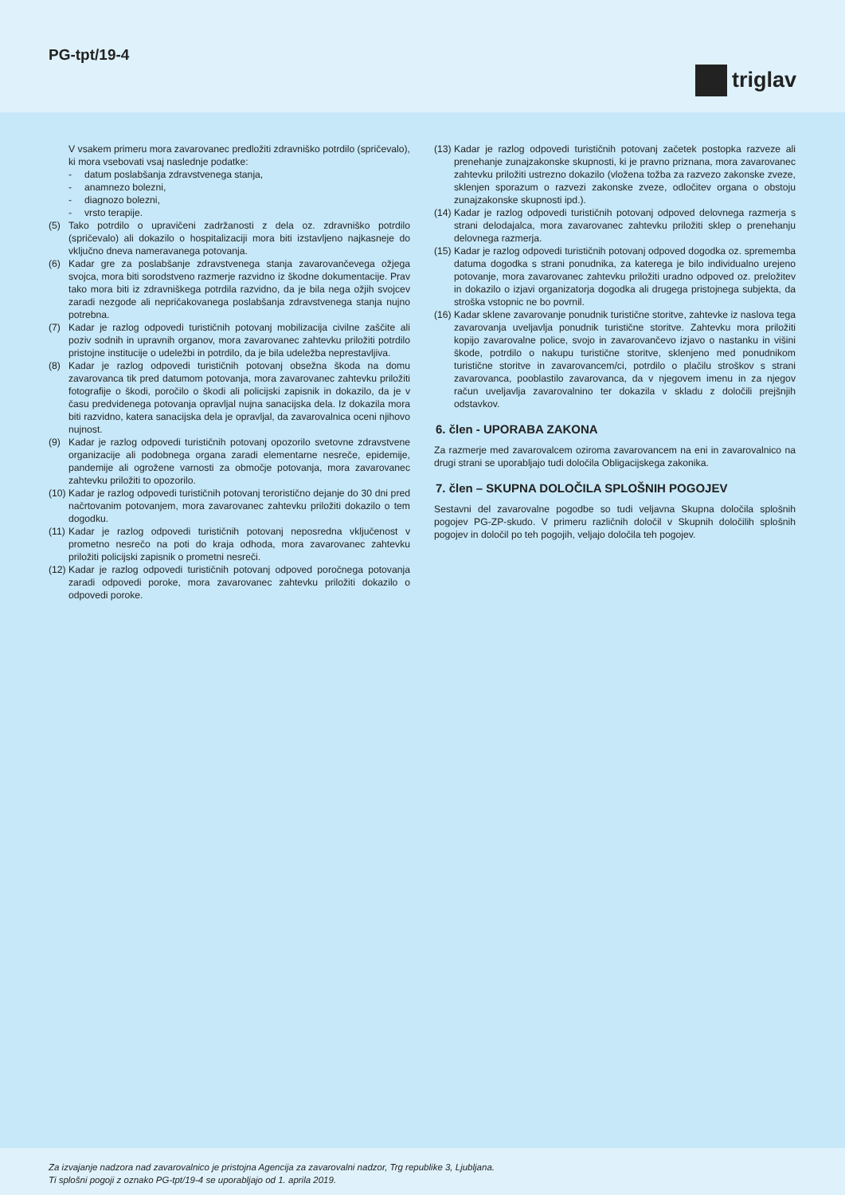PG-tpt/19-4
triglav
V vsakem primeru mora zavarovanec predložiti zdravniško potrdilo (spričevalo), ki mora vsebovati vsaj naslednje podatke:
- datum poslabšanja zdravstvenega stanja,
- anamnezo bolezni,
- diagnozo bolezni,
- vrsto terapije.
(5) Tako potrdilo o upravičeni zadržanosti z dela oz. zdravniško potrdilo (spričevalo) ali dokazilo o hospitalizaciji mora biti izstavljeno najkasneje do vključno dneva nameravanega potovanja.
(6) Kadar gre za poslabšanje zdravstvenega stanja zavarovančevega ožjega svojca, mora biti sorodstveno razmerje razvidno iz škodne dokumentacije. Prav tako mora biti iz zdravniškega potrdila razvidno, da je bila nega ožjih svojcev zaradi nezgode ali nepričakovanega poslabšanja zdravstvenega stanja nujno potrebna.
(7) Kadar je razlog odpovedi turističnih potovanj mobilizacija civilne zaščite ali poziv sodnih in upravnih organov, mora zavarovanec zahtevku priložiti potrdilo pristojne institucije o udeležbi in potrdilo, da je bila udeležba neprestavljiva.
(8) Kadar je razlog odpovedi turističnih potovanj obsežna škoda na domu zavarovanca tik pred datumom potovanja, mora zavarovanec zahtevku priložiti fotografije o škodi, poročilo o škodi ali policijski zapisnik in dokazilo, da je v času predvidenega potovanja opravljal nujna sanacijska dela. Iz dokazila mora biti razvidno, katera sanacijska dela je opravljal, da zavarovalnica oceni njihovo nujnost.
(9) Kadar je razlog odpovedi turističnih potovanj opozorilo svetovne zdravstvene organizacije ali podobnega organa zaradi elementarne nesreče, epidemije, pandemije ali ogrožene varnosti za območje potovanja, mora zavarovanec zahtevku priložiti to opozorilo.
(10) Kadar je razlog odpovedi turističnih potovanj teroristično dejanje do 30 dni pred načrtovanim potovanjem, mora zavarovanec zahtevku priložiti dokazilo o tem dogodku.
(11) Kadar je razlog odpovedi turističnih potovanj neposredna vključenost v prometno nesrečo na poti do kraja odhoda, mora zavarovanec zahtevku priložiti policijski zapisnik o prometni nesreči.
(12) Kadar je razlog odpovedi turističnih potovanj odpoved poročnega potovanja zaradi odpovedi poroke, mora zavarovanec zahtevku priložiti dokazilo o odpovedi poroke.
(13) Kadar je razlog odpovedi turističnih potovanj začetek postopka razveze ali prenehanje zunajzakonske skupnosti, ki je pravno priznana, mora zavarovanec zahtevku priložiti ustrezno dokazilo (vložena tožba za razvezo zakonske zveze, sklenjen sporazum o razvezi zakonske zveze, odločitev organa o obstoju zunajzakonske skupnosti ipd.).
(14) Kadar je razlog odpovedi turističnih potovanj odpoved delovnega razmerja s strani delodajalca, mora zavarovanec zahtevku priložiti sklep o prenehanju delovnega razmerja.
(15) Kadar je razlog odpovedi turističnih potovanj odpoved dogodka oz. sprememba datuma dogodka s strani ponudnika, za katerega je bilo individualno urejeno potovanje, mora zavarovanec zahtevku priložiti uradno odpoved oz. preložitev in dokazilo o izjavi organizatorja dogodka ali drugega pristojnega subjekta, da stroška vstopnic ne bo povrnil.
(16) Kadar sklene zavarovanje ponudnik turistične storitve, zahtevke iz naslova tega zavarovanja uveljavlja ponudnik turistične storitve. Zahtevku mora priložiti kopijo zavarovalne police, svojo in zavarovančevo izjavo o nastanku in višini škode, potrdilo o nakupu turistične storitve, sklenjeno med ponudnikom turistične storitve in zavarovancem/ci, potrdilo o plačilu stroškov s strani zavarovanca, pooblastilo zavarovanca, da v njegovem imenu in za njegov račun uveljavlja zavarovalnino ter dokazila v skladu z določili prejšnjih odstavkov.
6. člen - UPORABA ZAKONA
Za razmerje med zavarovalcem oziroma zavarovancem na eni in zavarovalnico na drugi strani se uporabljajo tudi določila Obligacijskega zakonika.
7. člen – SKUPNA DOLOČILA SPLOŠNIH POGOJEV
Sestavni del zavarovalne pogodbe so tudi veljavna Skupna določila splošnih pogojev PG-ZP-skudo. V primeru različnih določil v Skupnih določilih splošnih pogojev in določil po teh pogojih, veljajo določila teh pogojev.
Za izvajanje nadzora nad zavarovalnico je pristojna Agencija za zavarovalni nadzor, Trg republike 3, Ljubljana.
Ti splošni pogoji z oznako PG-tpt/19-4 se uporabljajo od 1. aprila 2019.